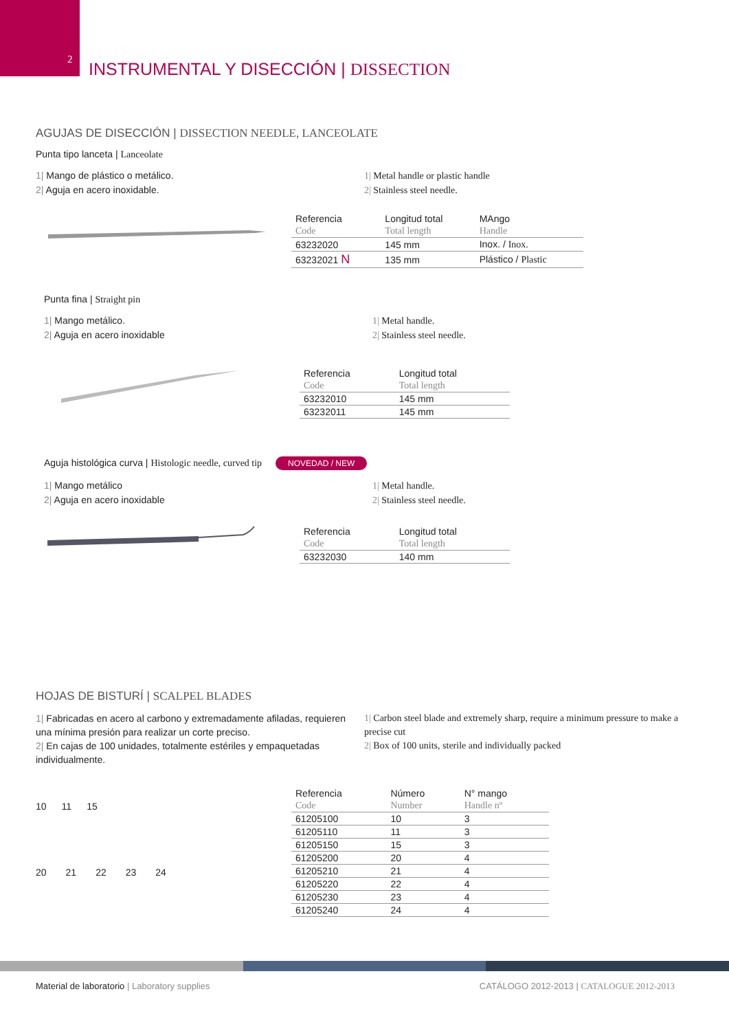2
INSTRUMENTAL Y DISECCIÓN | DISSECTION
AGUJAS DE DISECCIÓN | DISSECTION NEEDLE, LANCEOLATE
Punta tipo lanceta | Lanceolate
1| Mango de plástico o metálico.
2| Aguja en acero inoxidable.
1| Metal handle or plastic handle
2| Stainless steel needle.
| Referencia | Longitud total | MAngo |
| Code | Total length | Handle |
| 63232020 | 145 mm | Inox. / Inox. |
| 63232021 N | 135 mm | Plástico / Plastic |
Punta fina | Straight pin
1| Mango metálico.
2| Aguja en acero inoxidable
1| Metal handle.
2| Stainless steel needle.
| Referencia | Longitud total |
| Code | Total length |
| 63232010 | 145 mm |
| 63232011 | 145 mm |
Aguja histológica curva | Histologic needle, curved tip NOVEDAD / NEW
1| Mango metálico
2| Aguja en acero inoxidable
1| Metal handle.
2| Stainless steel needle.
| Referencia | Longitud total |
| Code | Total length |
| 63232030 | 140 mm |
HOJAS DE BISTURÍ | SCALPEL BLADES
1| Fabricadas en acero al carbono y extremadamente afiladas, requieren una mínima presión para realizar un corte preciso.
2| En cajas de 100 unidades, totalmente estériles y empaquetadas individualmente.
1| Carbon steel blade and extremely sharp, require a minimum pressure to make a precise cut
2| Box of 100 units, sterile and individually packed
10 11 15
20 21 22 23 24
| Referencia | Número | N° mango |
| Code | Number | Handle nº |
| 61205100 | 10 | 3 |
| 61205110 | 11 | 3 |
| 61205150 | 15 | 3 |
| 61205200 | 20 | 4 |
| 61205210 | 21 | 4 |
| 61205220 | 22 | 4 |
| 61205230 | 23 | 4 |
| 61205240 | 24 | 4 |
Material de laboratorio | Laboratory supplies CATÁLOGO 2012-2013 | CATALOGUE 2012-2013